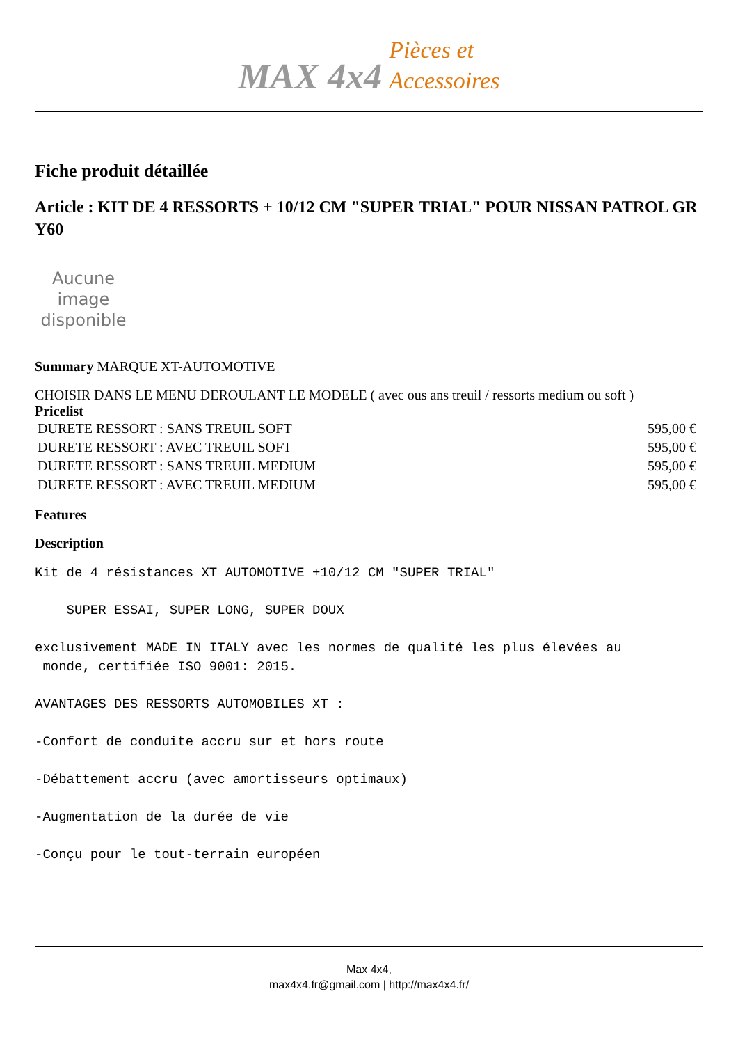MAX 4x4 Pièces et
Accessoires
Fiche produit détaillée
Article : KIT DE 4 RESSORTS + 10/12 CM "SUPER TRIAL" POUR NISSAN PATROL GR Y60
Aucune image disponible
Summary MARQUE XT-AUTOMOTIVE
CHOISIR DANS LE MENU DEROULANT LE MODELE ( avec ous ans treuil / ressorts medium ou soft )
Pricelist
| DURETE RESSORT : SANS TREUIL SOFT | 595,00 € |
| DURETE RESSORT : AVEC TREUIL SOFT | 595,00 € |
| DURETE RESSORT : SANS TREUIL MEDIUM | 595,00 € |
| DURETE RESSORT : AVEC TREUIL MEDIUM | 595,00 € |
Features
Description
Kit de 4 résistances XT AUTOMOTIVE +10/12 CM "SUPER TRIAL"
SUPER ESSAI, SUPER LONG, SUPER DOUX
exclusivement MADE IN ITALY avec les normes de qualité les plus élevées au
monde, certifiée ISO 9001: 2015.
AVANTAGES DES RESSORTS AUTOMOBILES XT :
-Confort de conduite accru sur et hors route
-Débattement accru (avec amortisseurs optimaux)
-Augmentation de la durée de vie
-Conçu pour le tout-terrain européen
Max 4x4,
max4x4.fr@gmail.com | http://max4x4.fr/